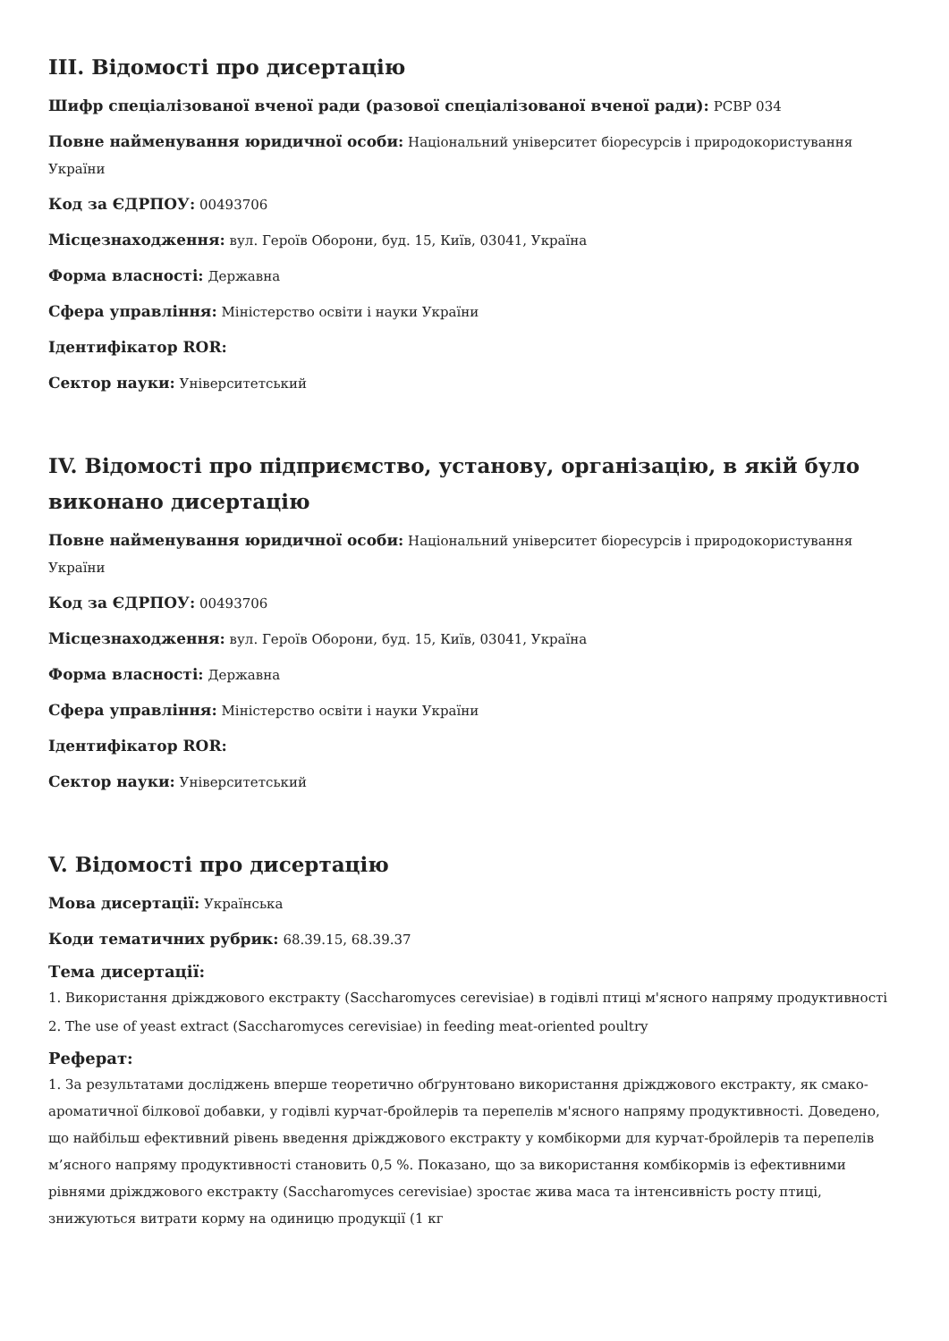III. Відомості про дисертацію
Шифр спеціалізованої вченої ради (разової спеціалізованої вченої ради): PCBP 034
Повне найменування юридичної особи: Національний університет біоресурсів і природокористування України
Код за ЄДРПОУ: 00493706
Місцезнаходження: вул. Героїв Оборони, буд. 15, Київ, 03041, Україна
Форма власності: Державна
Сфера управління: Міністерство освіти і науки України
Ідентифікатор ROR:
Сектор науки: Університетський
IV. Відомості про підприємство, установу, організацію, в якій було виконано дисертацію
Повне найменування юридичної особи: Національний університет біоресурсів і природокористування України
Код за ЄДРПОУ: 00493706
Місцезнаходження: вул. Героїв Оборони, буд. 15, Київ, 03041, Україна
Форма власності: Державна
Сфера управління: Міністерство освіти і науки України
Ідентифікатор ROR:
Сектор науки: Університетський
V. Відомості про дисертацію
Мова дисертації: Українська
Коди тематичних рубрик: 68.39.15, 68.39.37
Тема дисертації:
1. Використання дріжджового екстракту (Saccharomyces cerevisiae) в годівлі птиці м'ясного напряму продуктивності
2. The use of yeast extract (Saccharomyces cerevisiae) in feeding meat-oriented poultry
Реферат:
1. За результатами досліджень вперше теоретично обґрунтовано використання дріжджового екстракту, як смако-ароматичної білкової добавки, у годівлі курчат-бройлерів та перепелів м'ясного напряму продуктивності. Доведено, що найбільш ефективний рівень введення дріжджового екстракту у комбікорми для курчат-бройлерів та перепелів м’ясного напряму продуктивності становить 0,5 %. Показано, що за використання комбікормів із ефективними рівнями дріжджового екстракту (Saccharomyces cerevisiae) зростає жива маса та інтенсивність росту птиці, знижуються витрати корму на одиницю продукції (1 кг